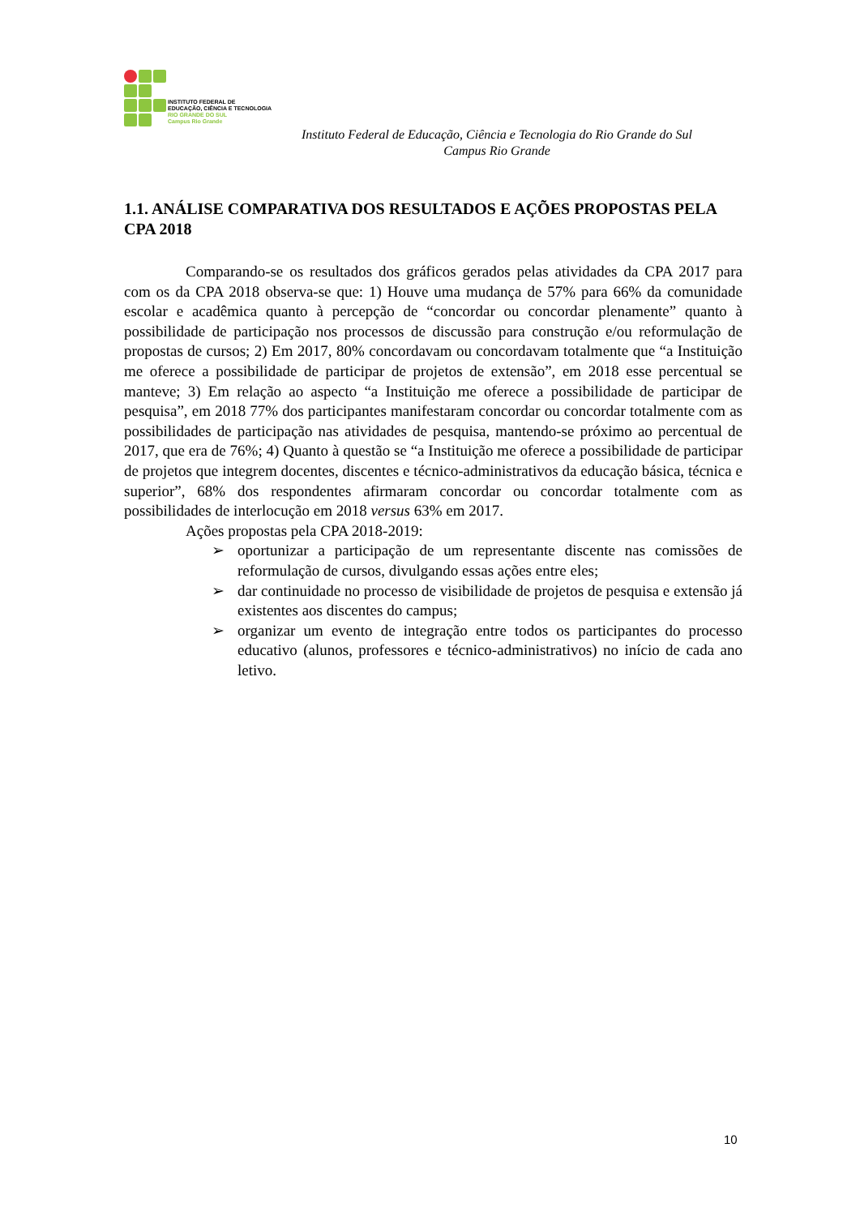INSTITUTO FEDERAL DE
EDUCAÇÃO, CIÊNCIA E TECNOLOGIA
RIO GRANDE DO SUL
Campus Rio Grande
Instituto Federal de Educação, Ciência e Tecnologia do Rio Grande do Sul
Campus Rio Grande
1.1. ANÁLISE COMPARATIVA DOS RESULTADOS E AÇÕES PROPOSTAS PELA CPA 2018
Comparando-se os resultados dos gráficos gerados pelas atividades da CPA 2017 para com os da CPA 2018 observa-se que: 1) Houve uma mudança de 57% para 66% da comunidade escolar e acadêmica quanto à percepção de “concordar ou concordar plenamente” quanto à possibilidade de participação nos processos de discussão para construção e/ou reformulação de propostas de cursos; 2) Em 2017, 80% concordavam ou concordavam totalmente que “a Instituição me oferece a possibilidade de participar de projetos de extensão”, em 2018 esse percentual se manteve; 3) Em relação ao aspecto “a Instituição me oferece a possibilidade de participar de pesquisa”, em 2018 77% dos participantes manifestaram concordar ou concordar totalmente com as possibilidades de participação nas atividades de pesquisa, mantendo-se próximo ao percentual de 2017, que era de 76%; 4) Quanto à questão se “a Instituição me oferece a possibilidade de participar de projetos que integrem docentes, discentes e técnico-administrativos da educação básica, técnica e superior”, 68% dos respondentes afirmaram concordar ou concordar totalmente com as possibilidades de interlocução em 2018 versus 63% em 2017.
Ações propostas pela CPA 2018-2019:
➢ oportunizar a participação de um representante discente nas comissões de reformulação de cursos, divulgando essas ações entre eles;
➢ dar continuidade no processo de visibilidade de projetos de pesquisa e extensão já existentes aos discentes do campus;
➢ organizar um evento de integração entre todos os participantes do processo educativo (alunos, professores e técnico-administrativos) no início de cada ano letivo.
10